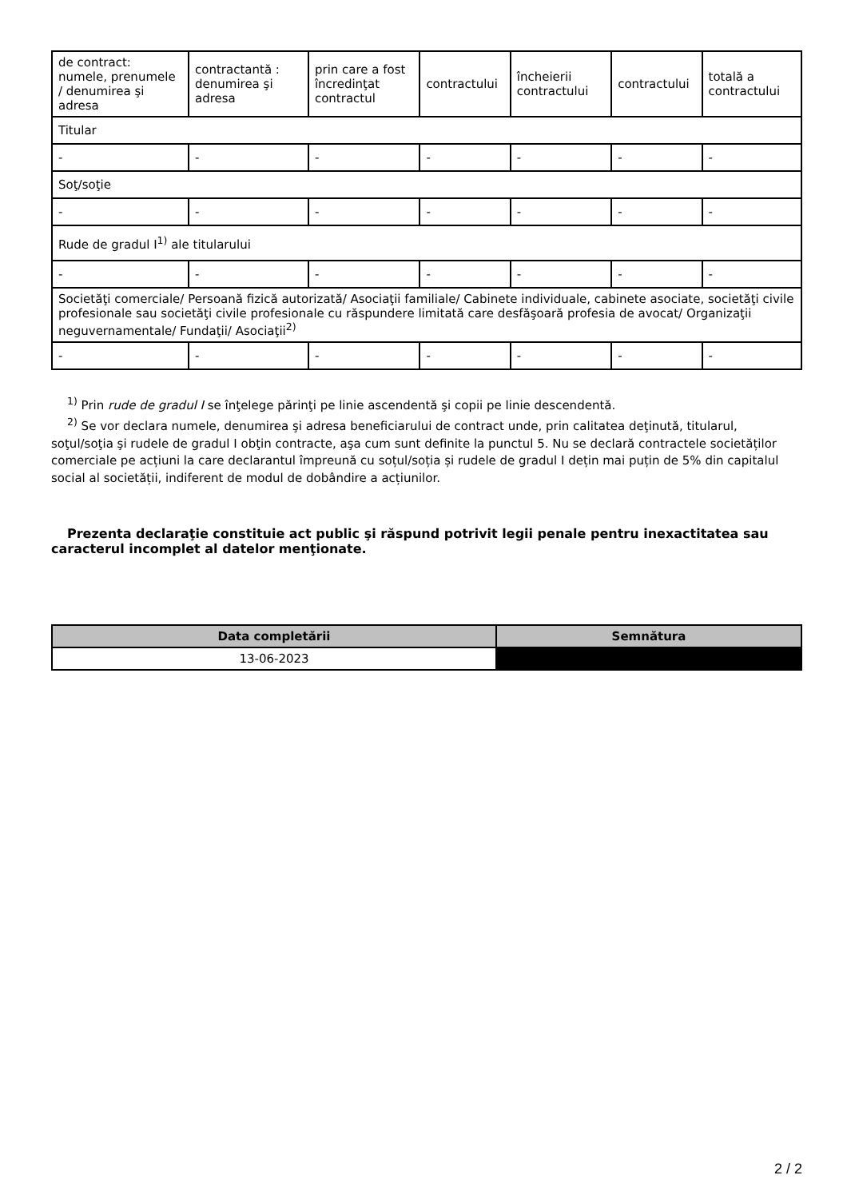| de contract: numele, prenumele / denumirea şi adresa | contractantă : denumirea şi adresa | prin care a fost încredinţat contractul | contractului | încheierii contractului | contractului | totală a contractului |
| Titular | | | | | | |
| - | - | - | - | - | - | - |
| Soţ/soţie | | | | | | |
| - | - | - | - | - | - | - |
| Rude de gradul I<sup>1)</sup> ale titularului | | | | | | |
| - | - | - | - | - | - | - |
| Societăţi comerciale/ Persoană fizică autorizată/ Asociaţii familiale/ Cabinete individuale, cabinete asociate, societăţi civile profesionale sau societăţi civile profesionale cu răspundere limitată care desfăşoară profesia de avocat/ Organizaţii neguvernamentale/ Fundaţii/ Asociaţii<sup>2)</sup> | | | | | | |
| - | - | - | - | - | - | - |
<sup>1)</sup> Prin rude de gradul I se înţelege părinţi pe linie ascendentă şi copii pe linie descendentă.
<sup>2)</sup> Se vor declara numele, denumirea şi adresa beneficiarului de contract unde, prin calitatea deţinută, titularul, soţul/soţia şi rudele de gradul I obţin contracte, aşa cum sunt definite la punctul 5. Nu se declară contractele societăților comerciale pe acțiuni la care declarantul împreună cu soțul/soția și rudele de gradul I dețin mai puțin de 5% din capitalul social al societății, indiferent de modul de dobândire a acțiunilor.
Prezenta declaraţie constituie act public şi răspund potrivit legii penale pentru inexactitatea sau caracterul incomplet al datelor menţionate.
| Data completării | Semnătura |
| --- | --- |
| 13-06-2023 | |
2 / 2